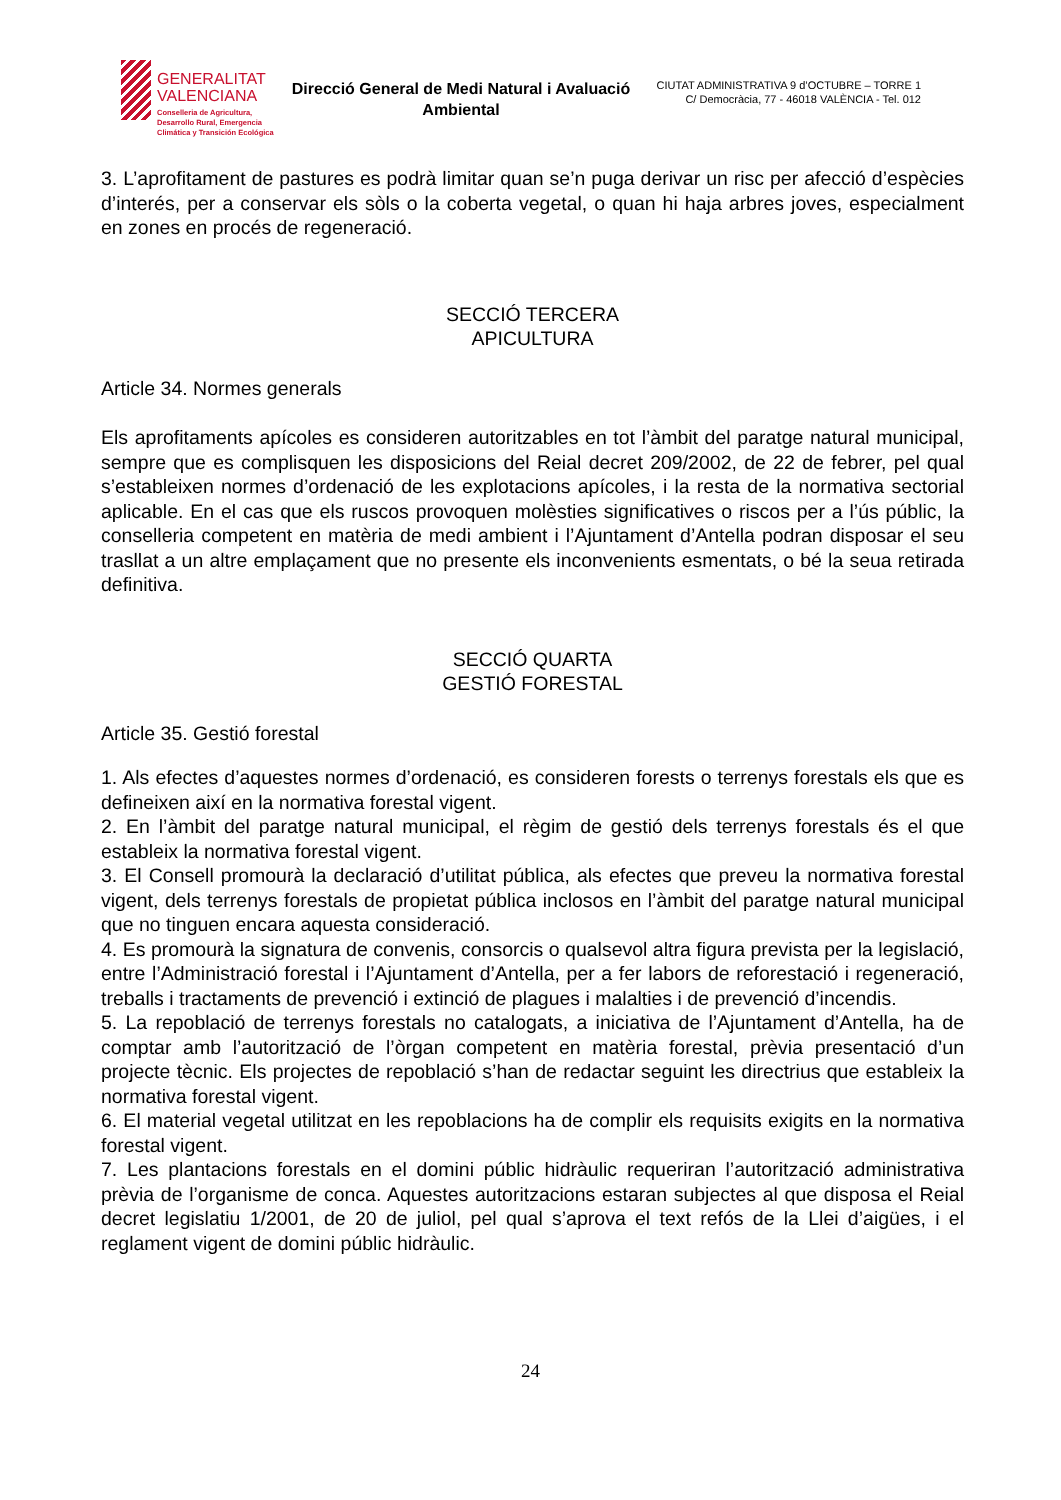GENERALITAT
VALENCIANA
Conselleria de Agricultura,
Desarrollo Rural, Emergencia
Climática y Transición Ecológica
Direcció General de Medi Natural i Avaluació Ambiental
CIUTAT ADMINISTRATIVA 9 d’OCTUBRE – TORRE 1
C/ Democràcia, 77 - 46018 VALÈNCIA - Tel. 012
3. L’aprofitament de pastures es podrà limitar quan se’n puga derivar un risc per afecció d’espècies d’interés, per a conservar els sòls o la coberta vegetal, o quan hi haja arbres joves, especialment en zones en procés de regeneració.
SECCIÓ TERCERA
APICULTURA
Article 34. Normes generals
Els aprofitaments apícoles es consideren autoritzables en tot l’àmbit del paratge natural municipal, sempre que es complisquen les disposicions del Reial decret 209/2002, de 22 de febrer, pel qual s’estableixen normes d’ordenació de les explotacions apícoles, i la resta de la normativa sectorial aplicable. En el cas que els ruscos provoquen molèsties significatives o riscos per a l’ús públic, la conselleria competent en matèria de medi ambient i l’Ajuntament d’Antella podran disposar el seu trasllat a un altre emplaçament que no presente els inconvenients esmentats, o bé la seua retirada definitiva.
SECCIÓ QUARTA
GESTIÓ FORESTAL
Article 35. Gestió forestal
1. Als efectes d’aquestes normes d’ordenació, es consideren forests o terrenys forestals els que es defineixen així en la normativa forestal vigent.
2. En l’àmbit del paratge natural municipal, el règim de gestió dels terrenys forestals és el que estableix la normativa forestal vigent.
3. El Consell promourà la declaració d’utilitat pública, als efectes que preveu la normativa forestal vigent, dels terrenys forestals de propietat pública inclosos en l’àmbit del paratge natural municipal que no tinguen encara aquesta consideració.
4. Es promourà la signatura de convenis, consorcis o qualsevol altra figura prevista per la legislació, entre l’Administració forestal i l’Ajuntament d’Antella, per a fer labors de reforestació i regeneració, treballs i tractaments de prevenció i extinció de plagues i malalties i de prevenció d’incendis.
5. La repoblació de terrenys forestals no catalogats, a iniciativa de l’Ajuntament d’Antella, ha de comptar amb l’autorització de l’òrgan competent en matèria forestal, prèvia presentació d’un projecte tècnic. Els projectes de repoblació s’han de redactar seguint les directrius que estableix la normativa forestal vigent.
6. El material vegetal utilitzat en les repoblacions ha de complir els requisits exigits en la normativa forestal vigent.
7. Les plantacions forestals en el domini públic hidràulic requeriran l’autorització administrativa prèvia de l’organisme de conca. Aquestes autoritzacions estaran subjectes al que disposa el Reial decret legislatiu 1/2001, de 20 de juliol, pel qual s’aprova el text refós de la Llei d’aigües, i el reglament vigent de domini públic hidràulic.
24